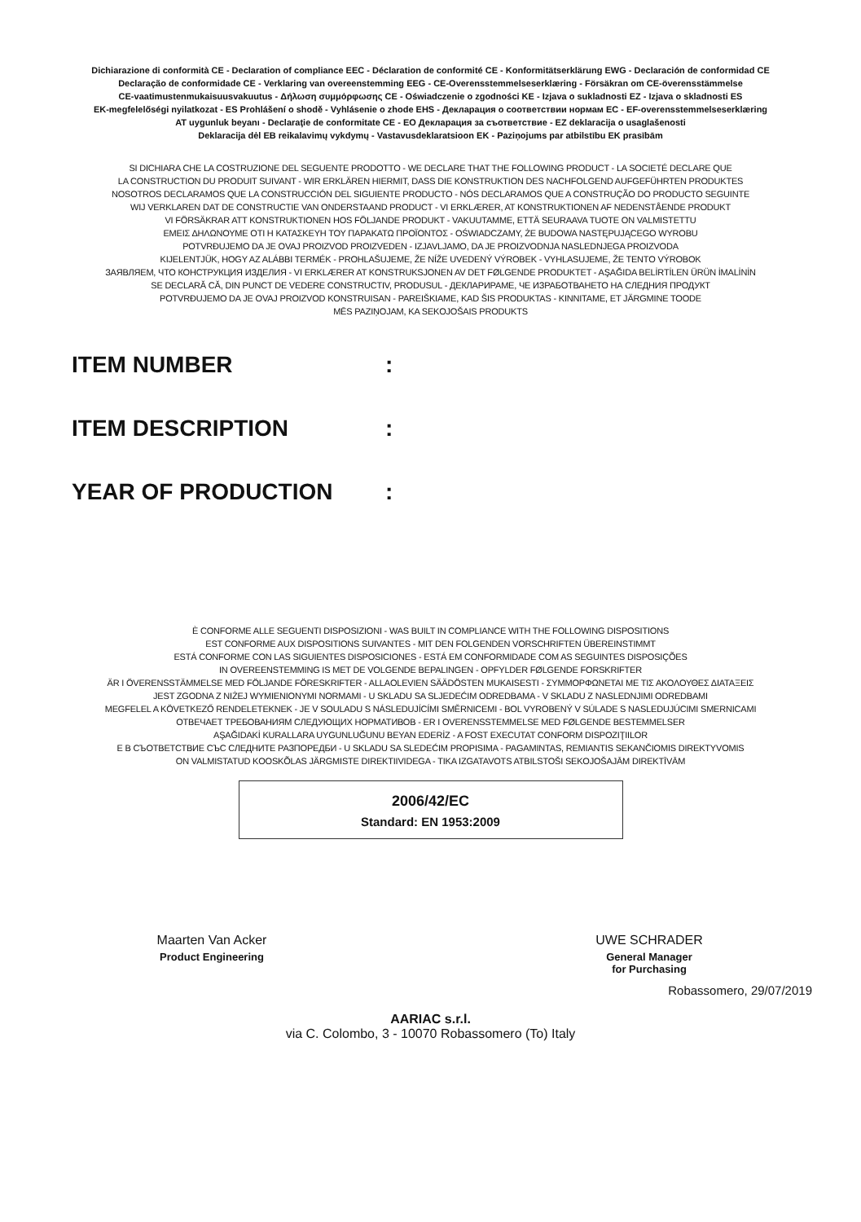Dichiarazione di conformità CE - Declaration of compliance EEC - Déclaration de conformité CE - Konformitätserklärung EWG - Declaración de conformidad CE
Declaração de conformidade CE - Verklaring van overeenstemming EEG - CE-Overensstemmelseserklæring - Försäkran om CE-överensstämmelse
CE-vaatimustenmukaisuusvakuutus - Δήλωση συμμόρφωσης CE - Oświadczenie o zgodności KE - Izjava o sukladnosti EZ - Izjava o skladnosti ES
EK-megfelelőségi nyilatkozat - ES Prohlášení o shodě - Vyhlásenie o zhode EHS - Декларация о соответствии нормам ЕС - EF-overensstemmelseserklæring
AT uygunluk beyanı - Declaraţie de conformitate CE - ЕО Декларация за съответствие - EZ deklaracija o usaglašenosti
Deklaracija dėl EB reikalavimų vykdymų - Vastavusdeklaratsioon EK - Paziņojums par atbilstību EK prasībām
SI DICHIARA CHE LA COSTRUZIONE DEL SEGUENTE PRODOTTO - WE DECLARE THAT THE FOLLOWING PRODUCT - LA SOCIETÉ DECLARE QUE
LA CONSTRUCTION DU PRODUIT SUIVANT - WIR ERKLÄREN HIERMIT, DASS DIE KONSTRUKTION DES NACHFOLGEND AUFGEFÜHRTEN PRODUKTES
NOSOTROS DECLARAMOS QUE LA CONSTRUCCIÓN DEL SIGUIENTE PRODUCTO - NÓS DECLARAMOS QUE A CONSTRUÇÃO DO PRODUCTO SEGUINTE
WIJ VERKLAREN DAT DE CONSTRUCTIE VAN ONDERSTAAND PRODUCT - VI ERKLÆRER, AT KONSTRUKTIONEN AF NEDENSTÅENDE PRODUKT
VI FÖRSÄKRAR ATT KONSTRUKTIONEN HOS FÖLJANDE PRODUKT - VAKUUTAMME, ETTÄ SEURAAVA TUOTE ON VALMISTETTU
ΕΜΕΙΣ ΔΗΛΩΝΟΥΜΕ ΟΤΙ Η ΚΑΤΑΣΚΕΥΗ ΤΟΥ ΠΑΡΑΚΑΤΩ ΠΡΟΪΟΝΤΟΣ - OŚWIADCZAMY, ŻE BUDOWA NASTĘPUJĄCEGO WYROBU
POTVRĐUJEMO DA JE OVAJ PROIZVOD PROIZVEDEN - IZJAVLJAMO, DA JE PROIZVODNJA NASLEDNJEGA PROIZVODA
KIJELENTJÜK, HOGY AZ ALÁBBI TERMÉK - PROHLAŠUJEME, ŽE NÍŽE UVEDENÝ VÝROBEK - VYHLASUJEME, ŽE TENTO VÝROBOK
ЗАЯВЛЯЕМ, ЧТО КОНСТРУКЦИЯ ИЗДЕЛИЯ - VI ERKLÆRER AT KONSTRUKSJONEN AV DET FØLGENDE PRODUKTET - AŞAĞIDA BELİRTİLEN ÜRÜN İMALİNİN
SE DECLARĂ CĂ, DIN PUNCT DE VEDERE CONSTRUCTIV, PRODUSUL - ДЕКЛАРИРАМЕ, ЧЕ ИЗРАБОТВАНЕТО НА СЛЕДНИЯ ПРОДУКТ
POTVRĐUJEMO DA JE OVAJ PROIZVOD KONSTRUISAN - PAREIŠKIAME, KAD ŠIS PRODUKTAS - KINNITAME, ET JÄRGMINE TOODE
MĒS PAZIŅOJAM, KA SEKOJOŠAIS PRODUKTS
ITEM NUMBER:
ITEM DESCRIPTION:
YEAR OF PRODUCTION:
È CONFORME ALLE SEGUENTI DISPOSIZIONI - WAS BUILT IN COMPLIANCE WITH THE FOLLOWING DISPOSITIONS
EST CONFORME AUX DISPOSITIONS SUIVANTES - MIT DEN FOLGENDEN VORSCHRIFTEN ÜBEREINSTIMMT
ESTÁ CONFORME CON LAS SIGUIENTES DISPOSICIONES - ESTÁ EM CONFORMIDADE COM AS SEGUINTES DISPOSIÇÕES
IN OVEREENSTEMMING IS MET DE VOLGENDE BEPALINGEN - OPFYLDER FØLGENDE FORSKRIFTER
ÄR I ÖVERENSSTÄMMELSE MED FÖLJANDE FÖRESKRIFTER - ALLAOLEVIEN SÄÄDÖSTEN MUKAISESTI - ΣΥΜΜΟΡΦΩΝΕΤΑΙ ΜΕ ΤΙΣ ΑΚΟΛΟΥΘΕΣ ΔΙΑΤΑΞΕΙΣ
JEST ZGODNA Z NIŻEJ WYMIENIONYMI NORMAMI - U SKLADU SA SLJEDEĆIM ODREDBAMA - V SKLADU Z NASLEDNJIMI ODREDBAMI
MEGFELEL A KÖVETKEZŐ RENDELETEKNEK - JE V SOULADU S NÁSLEDUJÍCÍMI SMĚRNICEMI - BOL VYROBENÝ V SÚLADE S NASLEDUJÚCIMI SMERNICAMI
ОТВЕЧАЕТ ТРЕБОВАНИЯМ СЛЕДУЮЩИХ НОРМАТИВОВ - ER I OVERENSSTEMMELSE MED FØLGENDE BESTEMMELSER
AŞAĞIDAKİ KURALLARA UYGUNLUĞUNU BEYAN EDERİZ - A FOST EXECUTAT CONFORM DISPOZIŢIILOR
Е В СЪОТВЕТСТВИЕ СЪС СЛЕДНИТЕ РАЗПОРЕДБИ - U SKLADU SA SLEDEĆIM PROPISIMA - PAGAMINTAS, REMIANTIS SEKANČIOMIS DIREKTYVOMIS
ON VALMISTATUD KOOSKÕLAS JÄRGMISTE DIREKTIIVIDEGA - TIKA IZGATAVOTS ATBILSTOŠI SEKOJOŠAJĀM DIREKTĪVĀM
2006/42/EC
Standard: EN 1953:2009
Maarten Van Acker
Product Engineering
UWE SCHRADER
General Manager
for Purchasing
Robassomero, 29/07/2019
AARIAC s.r.l.
via C. Colombo, 3 - 10070 Robassomero (To) Italy